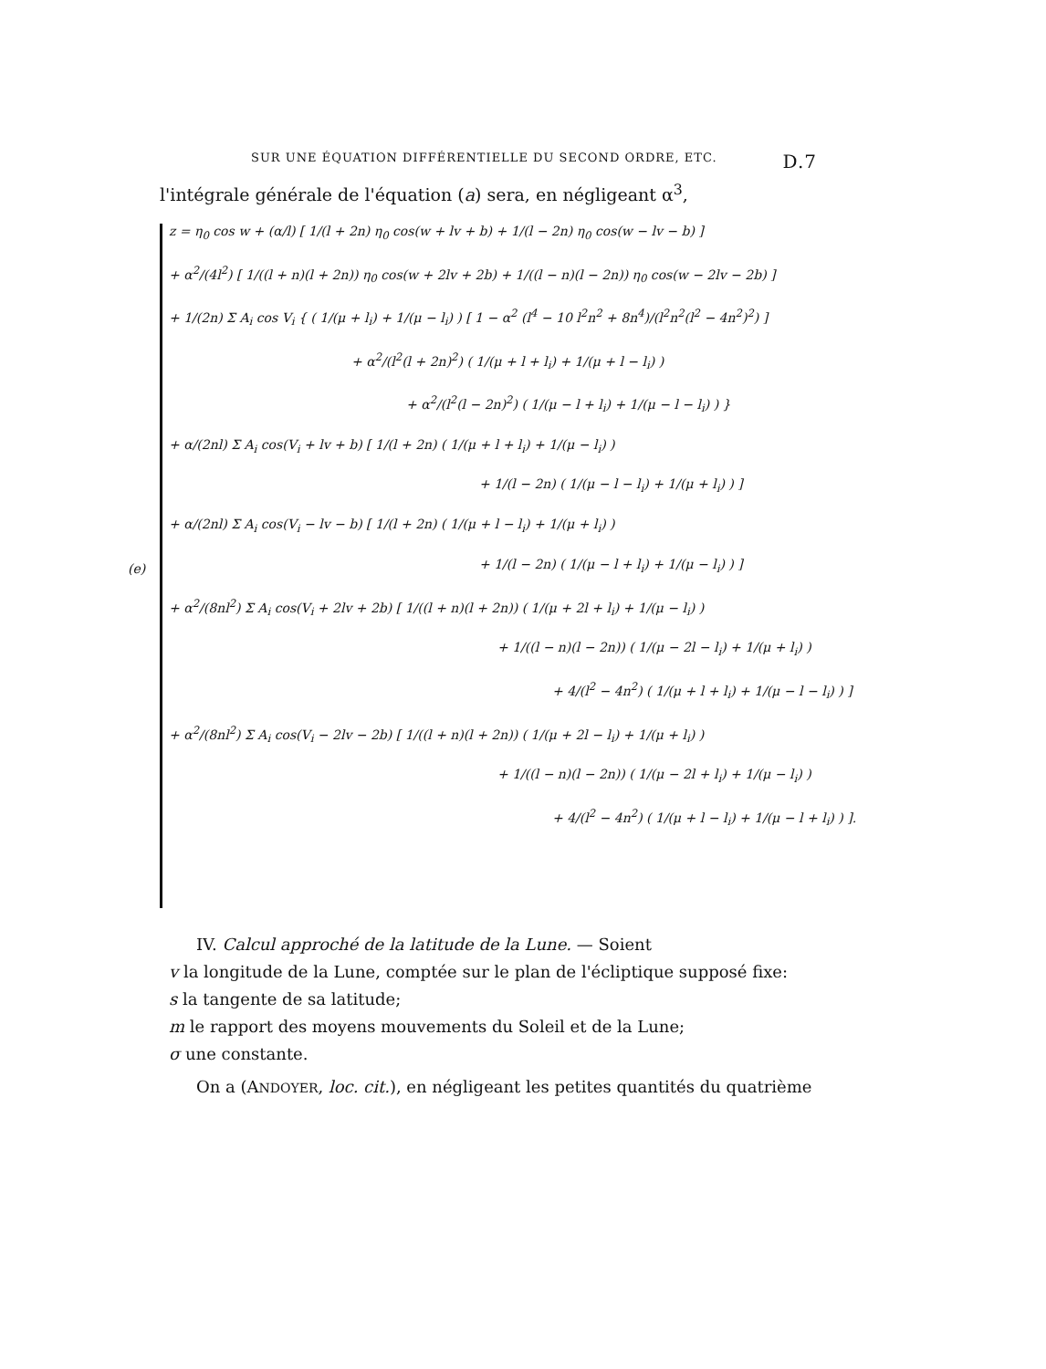SUR UNE ÉQUATION DIFFÉRENTIELLE DU SECOND ORDRE, ETC. D.7
l'intégrale générale de l'équation (a) sera, en négligeant α<sup>3</sup>,
(e)
z = η<sub>0</sub> cos w + (α/l) [ 1/(l + 2n) η<sub>0</sub> cos(w + lv + b) + 1/(l − 2n) η<sub>0</sub> cos(w − lv − b) ]
+ α<sup>2</sup>/(4l<sup>2</sup>) [ 1/((l + n)(l + 2n)) η<sub>0</sub> cos(w + 2lv + 2b) + 1/((l − n)(l − 2n)) η<sub>0</sub> cos(w − 2lv − 2b) ]
+ 1/(2n) Σ A<sub>i</sub> cos V<sub>i</sub> { ( 1/(μ + l<sub>i</sub>) + 1/(μ − l<sub>i</sub>) ) [ 1 − α<sup>2</sup> (l<sup>4</sup> − 10 l<sup>2</sup>n<sup>2</sup> + 8n<sup>4</sup>)/(l<sup>2</sup>n<sup>2</sup>(l<sup>2</sup> − 4n<sup>2</sup>)<sup>2</sup>) ]
+ α<sup>2</sup>/(l<sup>2</sup>(l + 2n)<sup>2</sup>) ( 1/(μ + l + l<sub>i</sub>) + 1/(μ + l − l<sub>i</sub>) )
+ α<sup>2</sup>/(l<sup>2</sup>(l − 2n)<sup>2</sup>) ( 1/(μ − l + l<sub>i</sub>) + 1/(μ − l − l<sub>i</sub>) ) }
+ α/(2nl) Σ A<sub>i</sub> cos(V<sub>i</sub> + lv + b) [ 1/(l + 2n) ( 1/(μ + l + l<sub>i</sub>) + 1/(μ − l<sub>i</sub>) )
+ 1/(l − 2n) ( 1/(μ − l − l<sub>i</sub>) + 1/(μ + l<sub>i</sub>) ) ]
+ α/(2nl) Σ A<sub>i</sub> cos(V<sub>i</sub> − lv − b) [ 1/(l + 2n) ( 1/(μ + l − l<sub>i</sub>) + 1/(μ + l<sub>i</sub>) )
+ 1/(l − 2n) ( 1/(μ − l + l<sub>i</sub>) + 1/(μ − l<sub>i</sub>) ) ]
+ α<sup>2</sup>/(8nl<sup>2</sup>) Σ A<sub>i</sub> cos(V<sub>i</sub> + 2lv + 2b) [ 1/((l + n)(l + 2n)) ( 1/(μ + 2l + l<sub>i</sub>) + 1/(μ − l<sub>i</sub>) )
+ 1/((l − n)(l − 2n)) ( 1/(μ − 2l − l<sub>i</sub>) + 1/(μ + l<sub>i</sub>) )
+ 4/(l<sup>2</sup> − 4n<sup>2</sup>) ( 1/(μ + l + l<sub>i</sub>) + 1/(μ − l − l<sub>i</sub>) ) ]
+ α<sup>2</sup>/(8nl<sup>2</sup>) Σ A<sub>i</sub> cos(V<sub>i</sub> − 2lv − 2b) [ 1/((l + n)(l + 2n)) ( 1/(μ + 2l − l<sub>i</sub>) + 1/(μ + l<sub>i</sub>) )
+ 1/((l − n)(l − 2n)) ( 1/(μ − 2l + l<sub>i</sub>) + 1/(μ − l<sub>i</sub>) )
+ 4/(l<sup>2</sup> − 4n<sup>2</sup>) ( 1/(μ + l − l<sub>i</sub>) + 1/(μ − l + l<sub>i</sub>) ) ].
IV. Calcul approché de la latitude de la Lune. — Soient
v la longitude de la Lune, comptée sur le plan de l'écliptique supposé fixe:
s la tangente de sa latitude;
m le rapport des moyens mouvements du Soleil et de la Lune;
σ une constante.
On a (ANDOYER, loc. cit.), en négligeant les petites quantités du quatrième